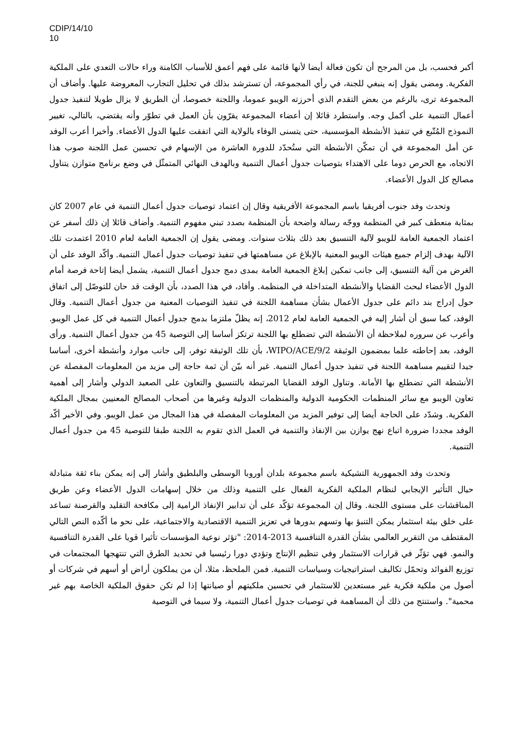CDIP/14/10
10
أكبر فحسب، بل من المرجح أن تكون فعالة أيضا لأنها قائمة على فهم أعمق للأسباب الكامنة وراء حالات التعدي على الملكية الفكرية. ومضى يقول إنه ينبغي للجنة، في رأي المجموعة، أن تسترشد بذلك في تحليل التجارب المعروضة عليها. وأضاف أن المجموعة ترى، بالرغم من بعض التقدم الذي أحرزته الويبو عموما، واللجنة خصوصا، أن الطريق لا يزال طويلا لتنفيذ جدول أعمال التنمية على أكمل وجه. واستطرد قائلا إن أعضاء المجموعة يقرّون بأن العمل في تطوّر وأنه يقتضي، بالتالي، تغيير النموذج المُتّبع في تنفيذ الأنشطة المؤسسية، حتى يتسنى الوفاء بالولاية التي اتفقت عليها الدول الأعضاء. وأخيرا أعرب الوفد عن أمل المجموعة في أن تمكّن الأنشطة التي ستُحدّد للدورة العاشرة من الإسهام في تحسين عمل اللجنة صوب هذا الاتجاه، مع الحرص دوما على الاهتداء بتوصيات جدول أعمال التنمية وبالهدف النهائي المتمثّل في وضع برنامج متوازن يتناول مصالح كل الدول الأعضاء.
وتحدث وفد جنوب أفريقيا باسم المجموعة الأفريقية وقال إن اعتماد توصيات جدول أعمال التنمية في عام 2007 كان بمثابة منعطف كبير في المنظمة ووجّه رسالة واضحة بأن المنظمة بصدد تبني مفهوم التنمية. وأضاف قائلا إن ذلك أسفر عن اعتماد الجمعية العامة للويبو لآلية التنسيق بعد ذلك بثلاث سنوات. ومضى يقول إن الجمعية العامة لعام 2010 اعتمدت تلك الآلية بهدف إلزام جميع هيئات الويبو المعنية بالإبلاغ عن مساهمتها في تنفيذ توصيات جدول أعمال التنمية. وأكّد الوفد على أن الغرض من آلية التنسيق، إلى جانب تمكين إبلاغ الجمعية العامة بمدى دمج جدول أعمال التنمية، يشمل أيضا إتاحة فرصة أمام الدول الأعضاء لبحث القضايا والأنشطة المتداخلة في المنظمة. وأفاد، في هذا الصدد، بأن الوقت قد حان للتوصّل إلى اتفاق حول إدراج بند دائم على جدول الأعمال بشأن مساهمة اللجنة في تنفيذ التوصيات المعنية من جدول أعمال التنمية. وقال الوفد، كما سبق أن أشار إليه في الجمعية العامة لعام 2012، إنه يظلّ ملتزما بدمج جدول أعمال التنمية في كل عمل الويبو. وأعرب عن سروره لملاحظة أن الأنشطة التي تضطلع بها اللجنة ترتكز أساسا إلى التوصية 45 من جدول أعمال التنمية. ورأى الوفد، بعد إحاطته علما بمضمون الوثيقة WIPO/ACE/9/2، بأن تلك الوثيقة توفر، إلى جانب موارد وأنشطة أخرى، أساسا جيدا لتقييم مساهمة اللجنة في تنفيذ جدول أعمال التنمية. غير أنه بيّن أن ثمة حاجة إلى مزيد من المعلومات المفصلة عن الأنشطة التي تضطلع بها الأمانة. وتناول الوفد القضايا المرتبطة بالتنسيق والتعاون على الصعيد الدولي وأشار إلى أهمية تعاون الويبو مع سائر المنظمات الحكومية الدولية والمنظمات الدولية وغيرها من أصحاب المصالح المعنيين بمجال الملكية الفكرية. وشدّد على الحاجة أيضا إلى توفير المزيد من المعلومات المفصلة في هذا المجال من عمل الويبو. وفي الأخير أكّد الوفد مجددا ضرورة اتباع نهج يوازن بين الإنفاذ والتنمية في العمل الذي تقوم به اللجنة طبقا للتوصية 45 من جدول أعمال التنمية.
وتحدث وفد الجمهورية التشيكية باسم مجموعة بلدان أوروبا الوسطى والبلطيق وأشار إلى إنه يمكن بناء ثقة متبادلة حيال التأثير الإيجابي لنظام الملكية الفكرية الفعال على التنمية وذلك من خلال إسهامات الدول الأعضاء وعن طريق المناقشات على مستوى اللجنة. وقال إن المجموعة تؤكّد على أن تدابير الإنفاذ الرامية إلى مكافحة التقليد والقرصنة تساعد على خلق بيئة استثمار يمكن التنبؤ بها وتسهم بدورها في تعزيز التنمية الاقتصادية والاجتماعية، على نحو ما أكّده النص التالي المقتطف من التقرير العالمي بشأن القدرة التنافسية 2013-2014: "تؤثر نوعية المؤسسات تأثيرا قويا على القدرة التنافسية والنمو. فهي تؤثّر في قرارات الاستثمار وفي تنظيم الإنتاج وتؤدي دورا رئيسيا في تحديد الطرق التي تنتهجها المجتمعات في توزيع الفوائد وتحمّل تكاليف استراتيجيات وسياسات التنمية. فمن الملحظ، مثلا، أن من يملكون أراض أو أسهم في شركات أو أصول من ملكية فكرية غير مستعدين للاستثمار في تحسين ملكيتهم أو صيانتها إذا لم تكن حقوق الملكية الخاصة بهم غير محمية". واستنتج من ذلك أن المساهمة في توصيات جدول أعمال التنمية، ولا سيما في التوصية